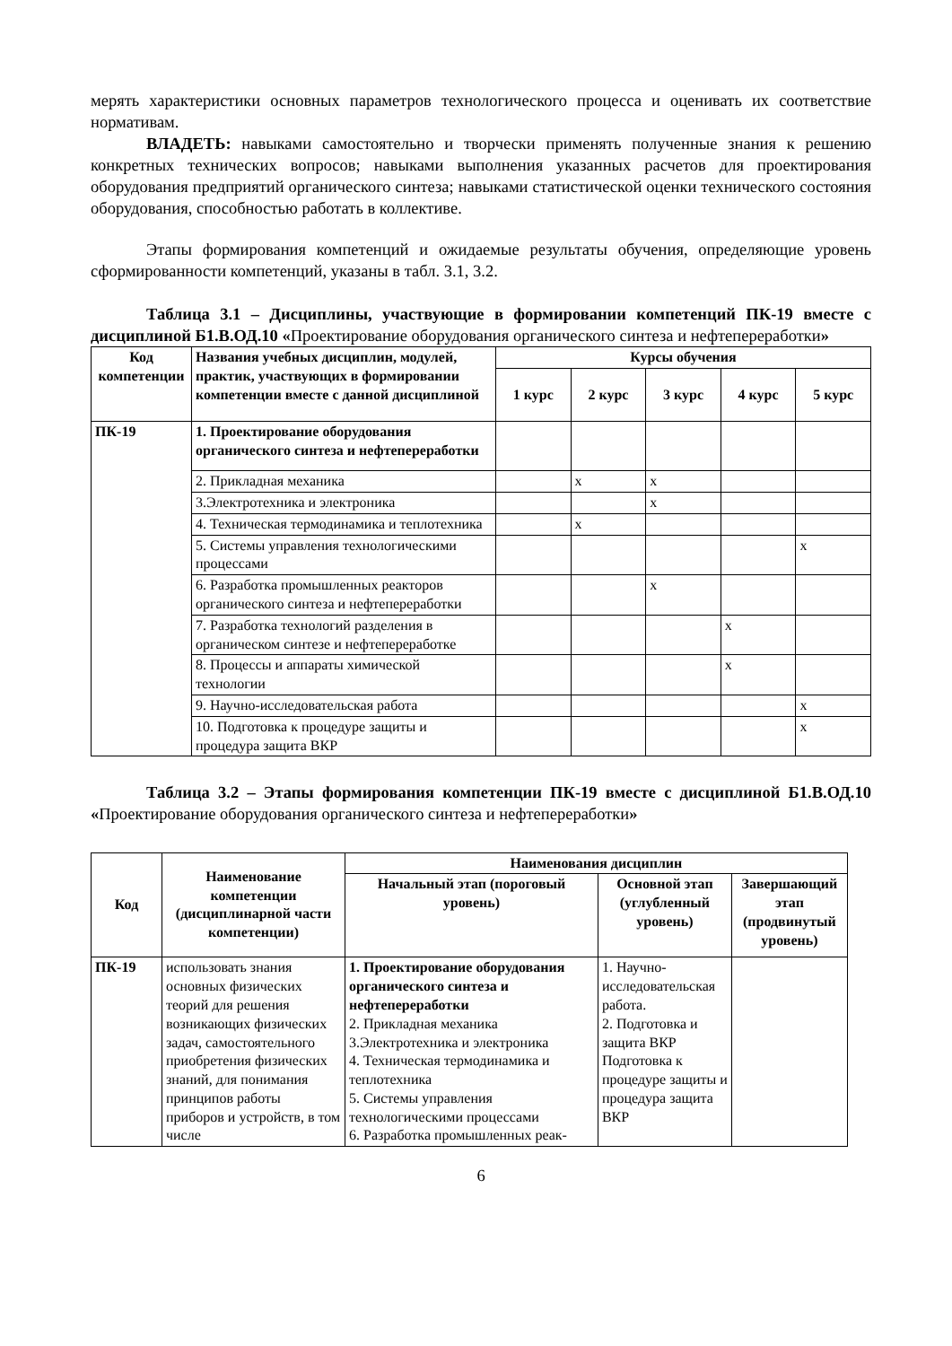мерять характеристики основных параметров технологического процесса и оценивать их соответствие нормативам.
ВЛАДЕТЬ: навыками самостоятельно и творчески применять полученные знания к решению конкретных технических вопросов; навыками выполнения указанных расчетов для проектирования оборудования предприятий органического синтеза; навыками статистической оценки технического состояния оборудования, способностью работать в коллективе.
Этапы формирования компетенций и ожидаемые результаты обучения, определяющие уровень сформированности компетенций, указаны в табл. 3.1, 3.2.
Таблица 3.1 – Дисциплины, участвующие в формировании компетенций ПК-19 вместе с дисциплиной Б1.В.ОД.10 «Проектирование оборудования органического синтеза и нефтепереработки»
| Код компетенции | Названия учебных дисциплин, модулей, практик, участвующих в формировании компетенции вместе с данной дисциплиной | Курсы обучения | | | | |
| --- | --- | --- | --- | --- | --- | --- |
| | | 1 курс | 2 курс | 3 курс | 4 курс | 5 курс |
| ПК-19 | 1. Проектирование оборудования органического синтеза и нефтепереработки | | | | | |
| | 2. Прикладная механика | | х | х | | |
| | 3.Электротехника и электроника | | | х | | |
| | 4. Техническая термодинамика и теплотехника | | х | | | |
| | 5. Системы управления технологическими процессами | | | | | х |
| | 6. Разработка промышленных реакторов органического синтеза и нефтепереработки | | | х | | |
| | 7. Разработка технологий разделения в органическом синтезе и нефтепереработке | | | | х | |
| | 8. Процессы и аппараты химической технологии | | | | х | |
| | 9. Научно-исследовательская работа | | | | | х |
| | 10. Подготовка к процедуре защиты и процедура защита ВКР | | | | | х |
Таблица 3.2 – Этапы формирования компетенции ПК-19 вместе с дисциплиной Б1.В.ОД.10 «Проектирование оборудования органического синтеза и нефтепереработки»
| Код | Наименование компетенции (дисциплинарной части компетенции) | Наименования дисциплин | | |
| --- | --- | --- | --- | --- |
| | | Начальный этап (пороговый уровень) | Основной этап (углубленный уровень) | Завершающий этап (продвинутый уровень) |
| ПК-19 | использовать знания основных физических теорий для решения возникающих физических задач, самостоятельного приобретения физических знаний, для понимания принципов работы приборов и устройств, в том числе | 1. Проектирование оборудования органического синтеза и нефтепереработки 2. Прикладная механика 3.Электротехника и электроника 4. Техническая термодинамика и теплотехника 5. Системы управления технологическими процессами 6. Разработка промышленных реак- | 1. Научно-исследовательская работа. 2. Подготовка и защита ВКР Подготовка к процедуре защиты и процедура защита ВКР | |
6